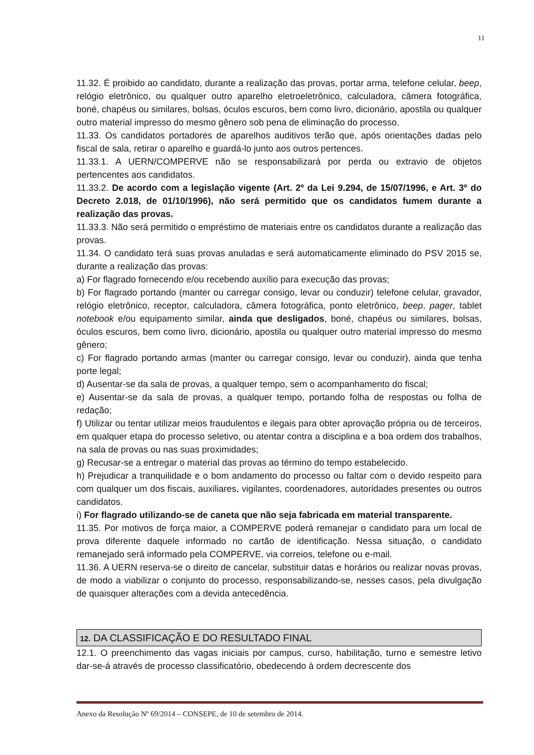11
11.32. É proibido ao candidato, durante a realização das provas, portar arma, telefone celular, beep, relógio eletrônico, ou qualquer outro aparelho eletroeletrônico, calculadora, câmera fotográfica, boné, chapéus ou similares, bolsas, óculos escuros, bem como livro, dicionário, apostila ou qualquer outro material impresso do mesmo gênero sob pena de eliminação do processo.
11.33. Os candidatos portadores de aparelhos auditivos terão que, após orientações dadas pelo fiscal de sala, retirar o aparelho e guardá-lo junto aos outros pertences.
11.33.1. A UERN/COMPERVE não se responsabilizará por perda ou extravio de objetos pertencentes aos candidatos.
11.33.2. De acordo com a legislação vigente (Art. 2º da Lei 9.294, de 15/07/1996, e Art. 3º do Decreto 2.018, de 01/10/1996), não será permitido que os candidatos fumem durante a realização das provas.
11.33.3. Não será permitido o empréstimo de materiais entre os candidatos durante a realização das provas.
11.34. O candidato terá suas provas anuladas e será automaticamente eliminado do PSV 2015 se, durante a realização das provas:
a) For flagrado fornecendo e/ou recebendo auxílio para execução das provas;
b) For flagrado portando (manter ou carregar consigo, levar ou conduzir) telefone celular, gravador, relógio eletrônico, receptor, calculadora, câmera fotográfica, ponto eletrônico, beep, pager, tablet notebook e/ou equipamento similar, ainda que desligados, boné, chapéus ou similares, bolsas, óculos escuros, bem como livro, dicionário, apostila ou qualquer outro material impresso do mesmo gênero;
c) For flagrado portando armas (manter ou carregar consigo, levar ou conduzir), ainda que tenha porte legal;
d) Ausentar-se da sala de provas, a qualquer tempo, sem o acompanhamento do fiscal;
e) Ausentar-se da sala de provas, a qualquer tempo, portando folha de respostas ou folha de redação;
f) Utilizar ou tentar utilizar meios fraudulentos e ilegais para obter aprovação própria ou de terceiros, em qualquer etapa do processo seletivo, ou atentar contra a disciplina e a boa ordem dos trabalhos, na sala de provas ou nas suas proximidades;
g) Recusar-se a entregar o material das provas ao término do tempo estabelecido.
h) Prejudicar a tranquilidade e o bom andamento do processo ou faltar com o devido respeito para com qualquer um dos fiscais, auxiliares, vigilantes, coordenadores, autoridades presentes ou outros candidatos.
i) For flagrado utilizando-se de caneta que não seja fabricada em material transparente.
11.35. Por motivos de força maior, a COMPERVE poderá remanejar o candidato para um local de prova diferente daquele informado no cartão de identificação. Nessa situação, o candidato remanejado será informado pela COMPERVE, via correios, telefone ou e-mail.
11.36. A UERN reserva-se o direito de cancelar, substituir datas e horários ou realizar novas provas, de modo a viabilizar o conjunto do processo, responsabilizando-se, nesses casos, pela divulgação de quaisquer alterações com a devida antecedência.
12. DA CLASSIFICAÇÃO E DO RESULTADO FINAL
12.1. O preenchimento das vagas iniciais por campus, curso, habilitação, turno e semestre letivo dar-se-á através de processo classificatório, obedecendo à ordem decrescente dos
Anexo da Resolução Nº 69/2014 – CONSEPE, de 10 de setembro de 2014.